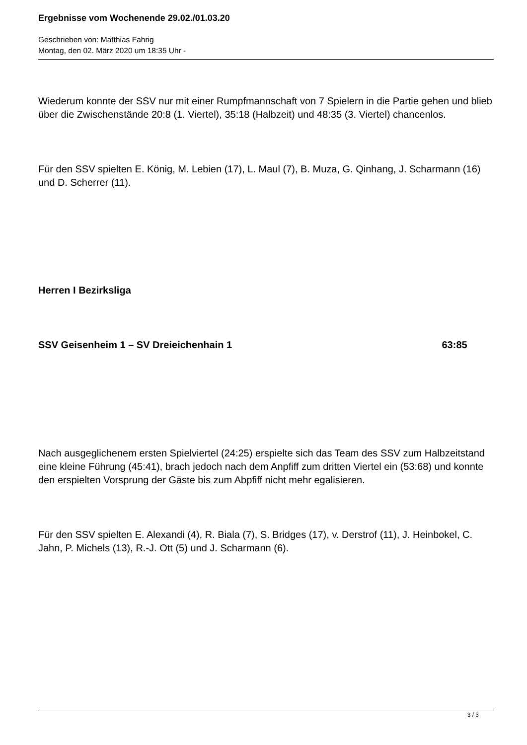Ergebnisse vom Wochenende 29.02./01.03.20
Geschrieben von: Matthias Fahrig
Montag, den 02. März 2020 um 18:35 Uhr -
Wiederum konnte der SSV nur mit einer Rumpfmannschaft von 7 Spielern in die Partie gehen und blieb über die Zwischenstände 20:8 (1. Viertel), 35:18 (Halbzeit) und 48:35 (3. Viertel) chancenlos.
Für den SSV spielten E. König, M. Lebien (17), L. Maul (7), B. Muza, G. Qinhang, J. Scharmann (16) und D. Scherrer (11).
Herren I Bezirksliga
SSV Geisenheim 1 – SV Dreieichenhain 1 63:85
Nach ausgeglichenem ersten Spielviertel (24:25) erspielte sich das Team des SSV zum Halbzeitstand eine kleine Führung (45:41), brach jedoch nach dem Anpfiff zum dritten Viertel ein (53:68) und konnte den erspielten Vorsprung der Gäste bis zum Abpfiff nicht mehr egalisieren.
Für den SSV spielten E. Alexandi (4), R. Biala (7), S. Bridges (17), v. Derstrof (11), J. Heinbokel, C. Jahn, P. Michels (13), R.-J. Ott (5) und J. Scharmann (6).
3 / 3